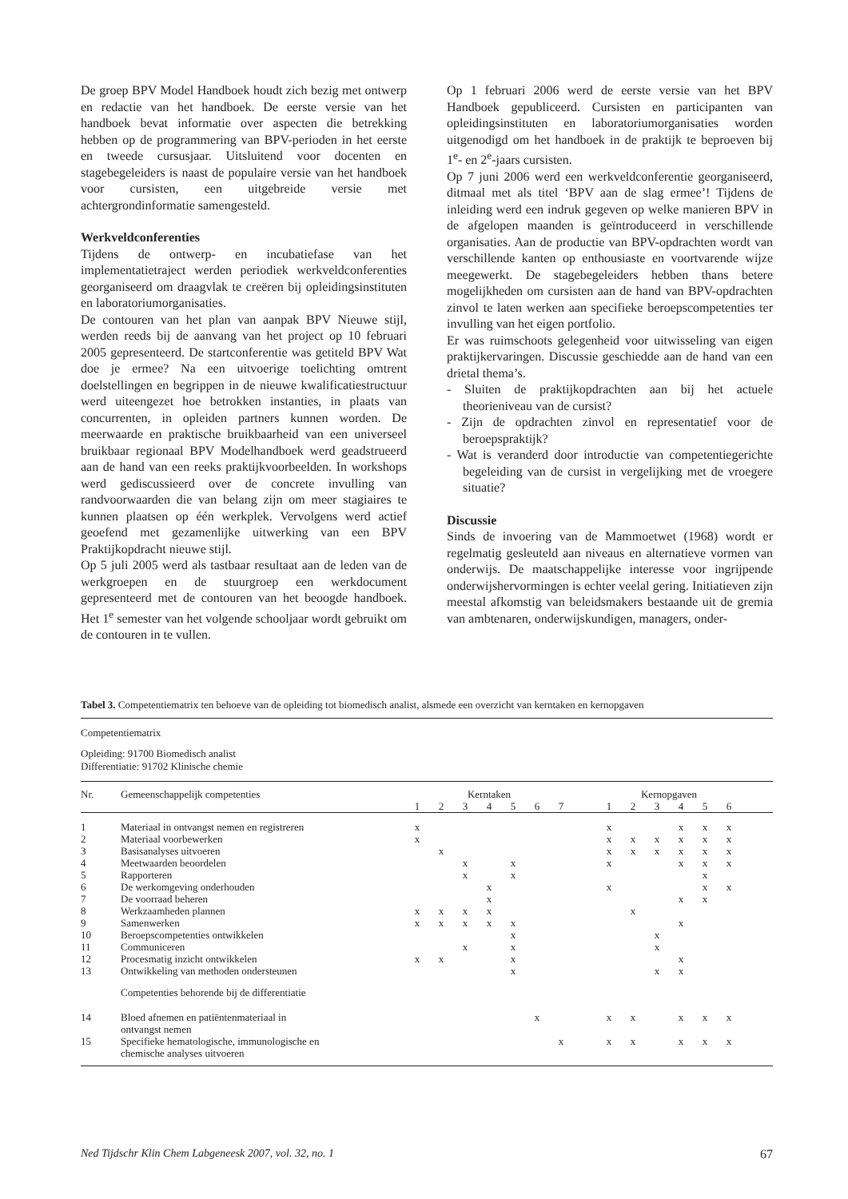De groep BPV Model Handboek houdt zich bezig met ontwerp en redactie van het handboek. De eerste versie van het handboek bevat informatie over aspecten die betrekking hebben op de programmering van BPV-perioden in het eerste en tweede cursusjaar. Uitsluitend voor docenten en stagebegeleiders is naast de populaire versie van het handboek voor cursisten, een uitgebreide versie met achtergrondinformatie samengesteld.
Werkveldconferenties
Tijdens de ontwerp- en incubatiefase van het implementatietraject werden periodiek werkveldconferenties georganiseerd om draagvlak te creëren bij opleidingsinstituten en laboratoriumorganisaties.
De contouren van het plan van aanpak BPV Nieuwe stijl, werden reeds bij de aanvang van het project op 10 februari 2005 gepresenteerd. De startconferentie was getiteld BPV Wat doe je ermee? Na een uitvoerige toelichting omtrent doelstellingen en begrippen in de nieuwe kwalificatiestructuur werd uiteengezet hoe betrokken instanties, in plaats van concurrenten, in opleiden partners kunnen worden. De meerwaarde en praktische bruikbaarheid van een universeel bruikbaar regionaal BPV Modelhandboek werd geadstrueerd aan de hand van een reeks praktijkvoorbeelden. In workshops werd gediscussieerd over de concrete invulling van randvoorwaarden die van belang zijn om meer stagiaires te kunnen plaatsen op één werkplek. Vervolgens werd actief geoefend met gezamenlijke uitwerking van een BPV Praktijkopdracht nieuwe stijl.
Op 5 juli 2005 werd als tastbaar resultaat aan de leden van de werkgroepen en de stuurgroep een werkdocument gepresenteerd met de contouren van het beoogde handboek. Het 1<sup>e</sup> semester van het volgende schooljaar wordt gebruikt om de contouren in te vullen.
Op 1 februari 2006 werd de eerste versie van het BPV Handboek gepubliceerd. Cursisten en participanten van opleidingsinstituten en laboratoriumorganisaties worden uitgenodigd om het handboek in de praktijk te beproeven bij 1<sup>e</sup>- en 2<sup>e</sup>-jaars cursisten.
Op 7 juni 2006 werd een werkveldconferentie georganiseerd, ditmaal met als titel ‘BPV aan de slag ermee’! Tijdens de inleiding werd een indruk gegeven op welke manieren BPV in de afgelopen maanden is geïntroduceerd in verschillende organisaties. Aan de productie van BPV-opdrachten wordt van verschillende kanten op enthousiaste en voortvarende wijze meegewerkt. De stagebegeleiders hebben thans betere mogelijkheden om cursisten aan de hand van BPV-opdrachten zinvol te laten werken aan specifieke beroepscompetenties ter invulling van het eigen portfolio.
Er was ruimschoots gelegenheid voor uitwisseling van eigen praktijkervaringen. Discussie geschiedde aan de hand van een drietal thema’s.
- Sluiten de praktijkopdrachten aan bij het actuele theorieniveau van de cursist?
- Zijn de opdrachten zinvol en representatief voor de beroepspraktijk?
- Wat is veranderd door introductie van competentiegerichte begeleiding van de cursist in vergelijking met de vroegere situatie?
Discussie
Sinds de invoering van de Mammoetwet (1968) wordt er regelmatig gesleuteld aan niveaus en alternatieve vormen van onderwijs. De maatschappelijke interesse voor ingrijpende onderwijshervormingen is echter veelal gering. Initiatieven zijn meestal afkomstig van beleidsmakers bestaande uit de gremia van ambtenaren, onderwijskundigen, managers, onder-
Tabel 3. Competentiematrix ten behoeve van de opleiding tot biomedisch analist, alsmede een overzicht van kerntaken en kernopgaven
Competentiematrix
Opleiding: 91700 Biomedisch analist
Differentiatie: 91702 Klinische chemie
| Nr. | Gemeenschappelijk competenties | Kerntaken | | | | | | | | Kernopgaven | | | | | | |
| --- | --- | --- | --- | --- | --- | --- | --- | --- | --- | --- | --- | --- | --- | --- | --- | --- |
| | | 1 | 2 | 3 | 4 | 5 | 6 | 7 | | 1 | 2 | 3 | 4 | 5 | 6 | |
| 1 | Materiaal in ontvangst nemen en registreren | x | | | | | | | | x | | | x | x | x | |
| 2 | Materiaal voorbewerken | x | | | | | | | | x | x | x | x | x | x | |
| 3 | Basisanalyses uitvoeren | | x | | | | | | | x | x | x | x | x | x | |
| 4 | Meetwaarden beoordelen | | | x | | x | | | | x | | | x | x | x | |
| 5 | Rapporteren | | | x | | x | | | | | | | | x | | |
| 6 | De werkomgeving onderhouden | | | | x | | | | | x | | | | x | x | |
| 7 | De voorraad beheren | | | | x | | | | | | | | x | x | | |
| 8 | Werkzaamheden plannen | x | x | x | x | | | | | | x | | | | | |
| 9 | Samenwerken | x | x | x | x | x | | | | | | | x | | | |
| 10 | Beroepscompetenties ontwikkelen | | | | | x | | | | | | x | | | | |
| 11 | Communiceren | | | x | | x | | | | | | x | | | | |
| 12 | Procesmatig inzicht ontwikkelen | x | x | | | x | | | | | | | x | | | |
| 13 | Ontwikkeling van methoden ondersteunen | | | | | x | | | | | | x | x | | | |
| | Competenties behorende bij de differentiatie | | | | | | | | | | | | | | | |
| 14 | Bloed afnemen en patiëntenmateriaal in ontvangst nemen | | | | | | x | | | x | x | | x | x | x | |
| 15 | Specifieke hematologische, immunologische en chemische analyses uitvoeren | | | | | | | x | | x | x | | x | x | x | |
Ned Tijdschr Klin Chem Labgeneesk 2007, vol. 32, no. 1 67